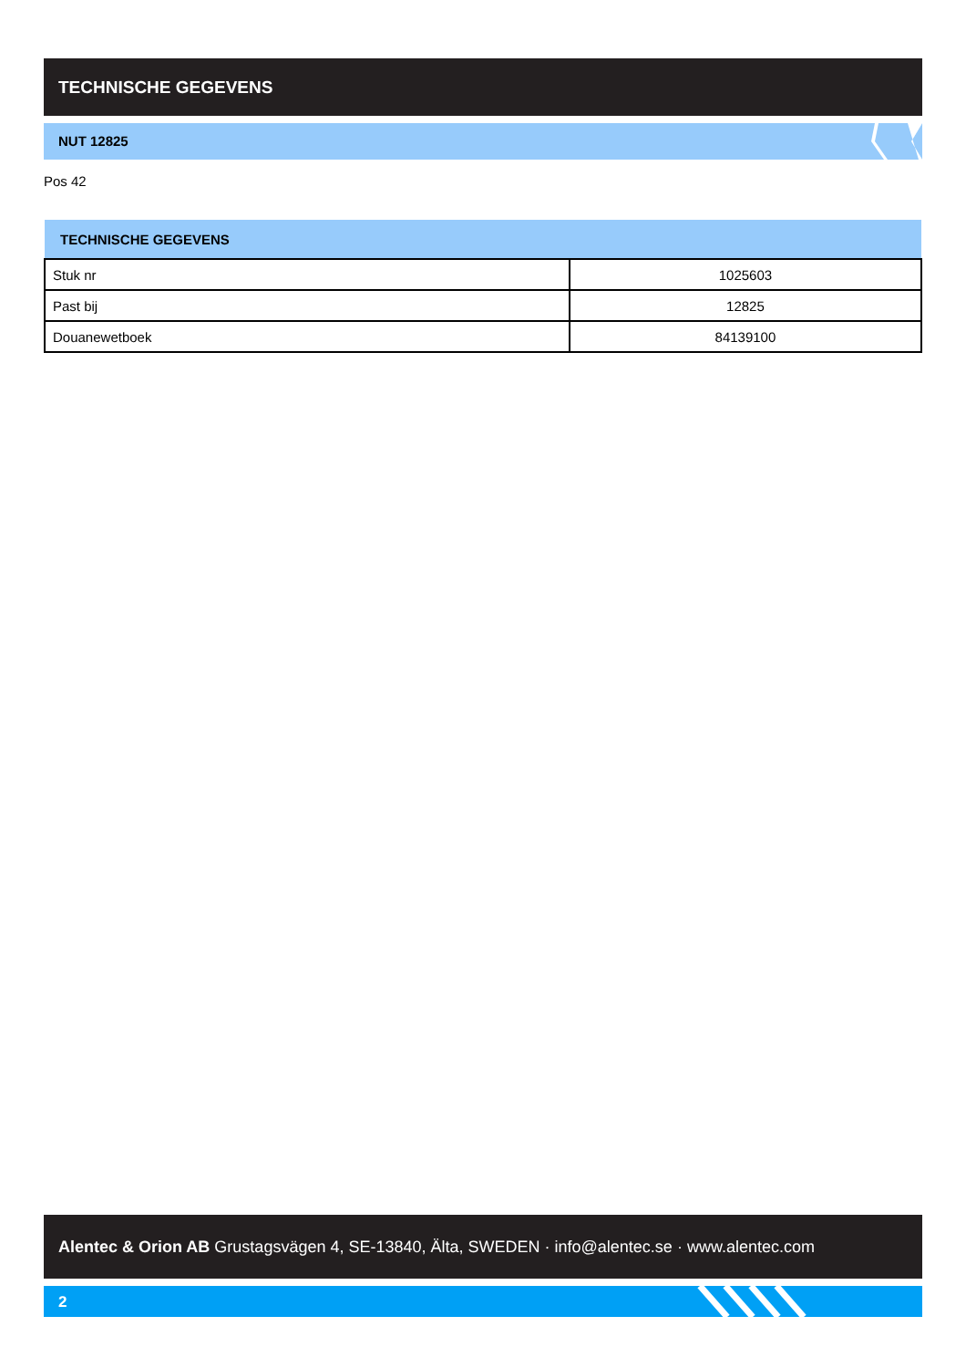TECHNISCHE GEGEVENS
NUT 12825
Pos 42
| TECHNISCHE GEGEVENS | |
| --- | --- |
| Stuk nr | 1025603 |
| Past bij | 12825 |
| Douanewetboek | 84139100 |
Alentec & Orion AB Grustagsvägen 4, SE-13840, Älta, SWEDEN · info@alentec.se · www.alentec.com
2